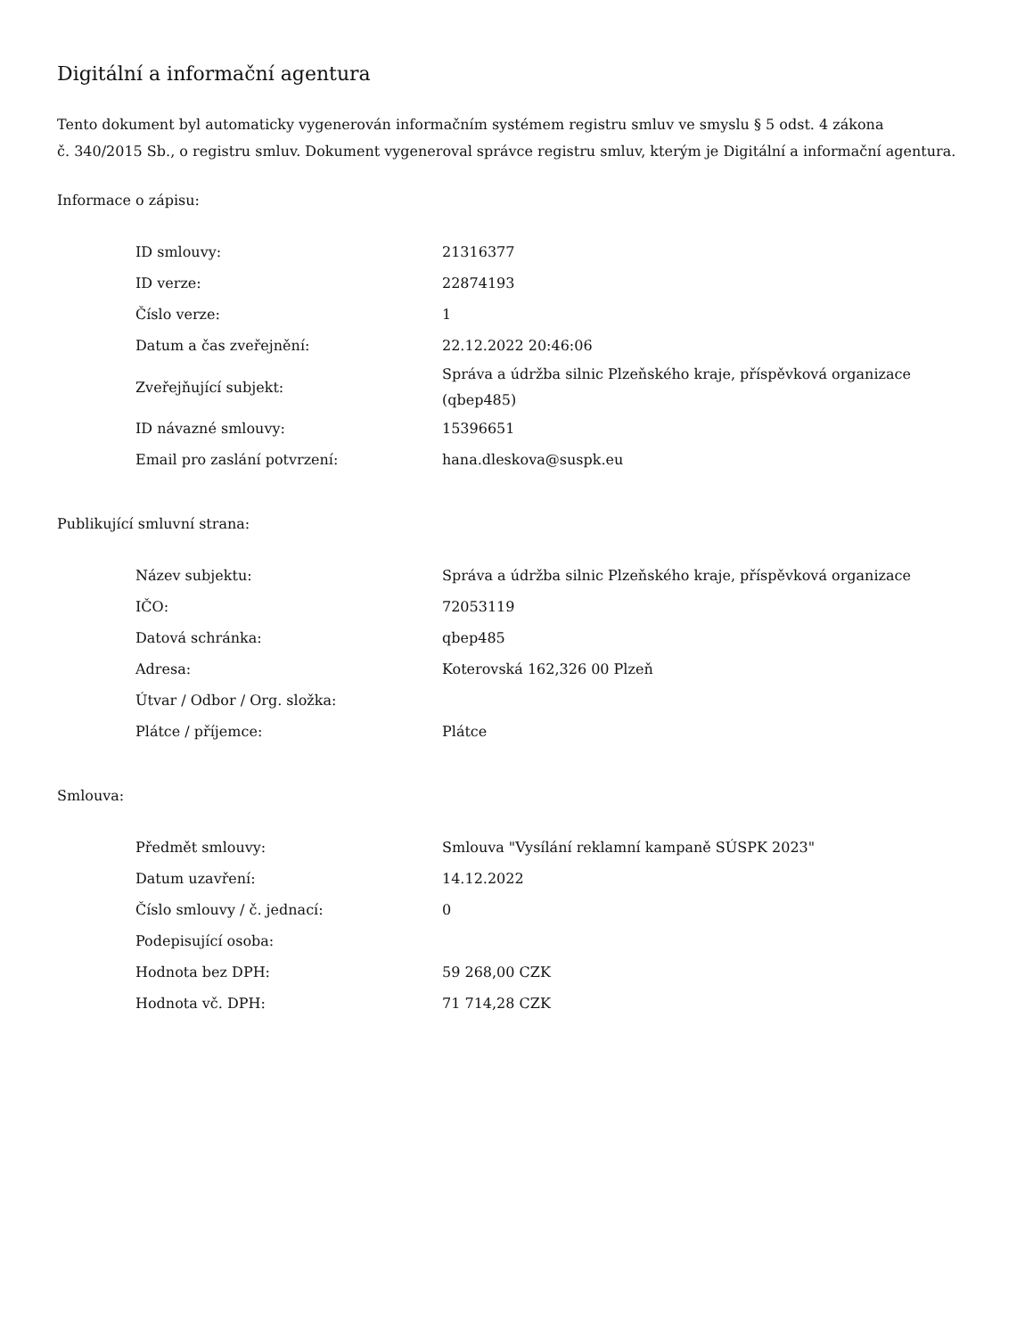Digitální a informační agentura
Tento dokument byl automaticky vygenerován informačním systémem registru smluv ve smyslu § 5 odst. 4 zákona
č. 340/2015 Sb., o registru smluv. Dokument vygeneroval správce registru smluv, kterým je Digitální a informační agentura.
Informace o zápisu:
| ID smlouvy: | 21316377 |
| ID verze: | 22874193 |
| Číslo verze: | 1 |
| Datum a čas zveřejnění: | 22.12.2022 20:46:06 |
| Zveřejňující subjekt: | Správa a údržba silnic Plzeňského kraje, příspěvková organizace (qbep485) |
| ID návazné smlouvy: | 15396651 |
| Email pro zaslání potvrzení: | hana.dleskova@suspk.eu |
Publikující smluvní strana:
| Název subjektu: | Správa a údržba silnic Plzeňského kraje, příspěvková organizace |
| IČO: | 72053119 |
| Datová schránka: | qbep485 |
| Adresa: | Koterovská 162,326 00 Plzeň |
| Útvar / Odbor / Org. složka: | |
| Plátce / příjemce: | Plátce |
Smlouva:
| Předmět smlouvy: | Smlouva "Vysílání reklamní kampaně SÚSPK 2023" |
| Datum uzavření: | 14.12.2022 |
| Číslo smlouvy / č. jednací: | 0 |
| Podepisující osoba: | |
| Hodnota bez DPH: | 59 268,00 CZK |
| Hodnota vč. DPH: | 71 714,28 CZK |